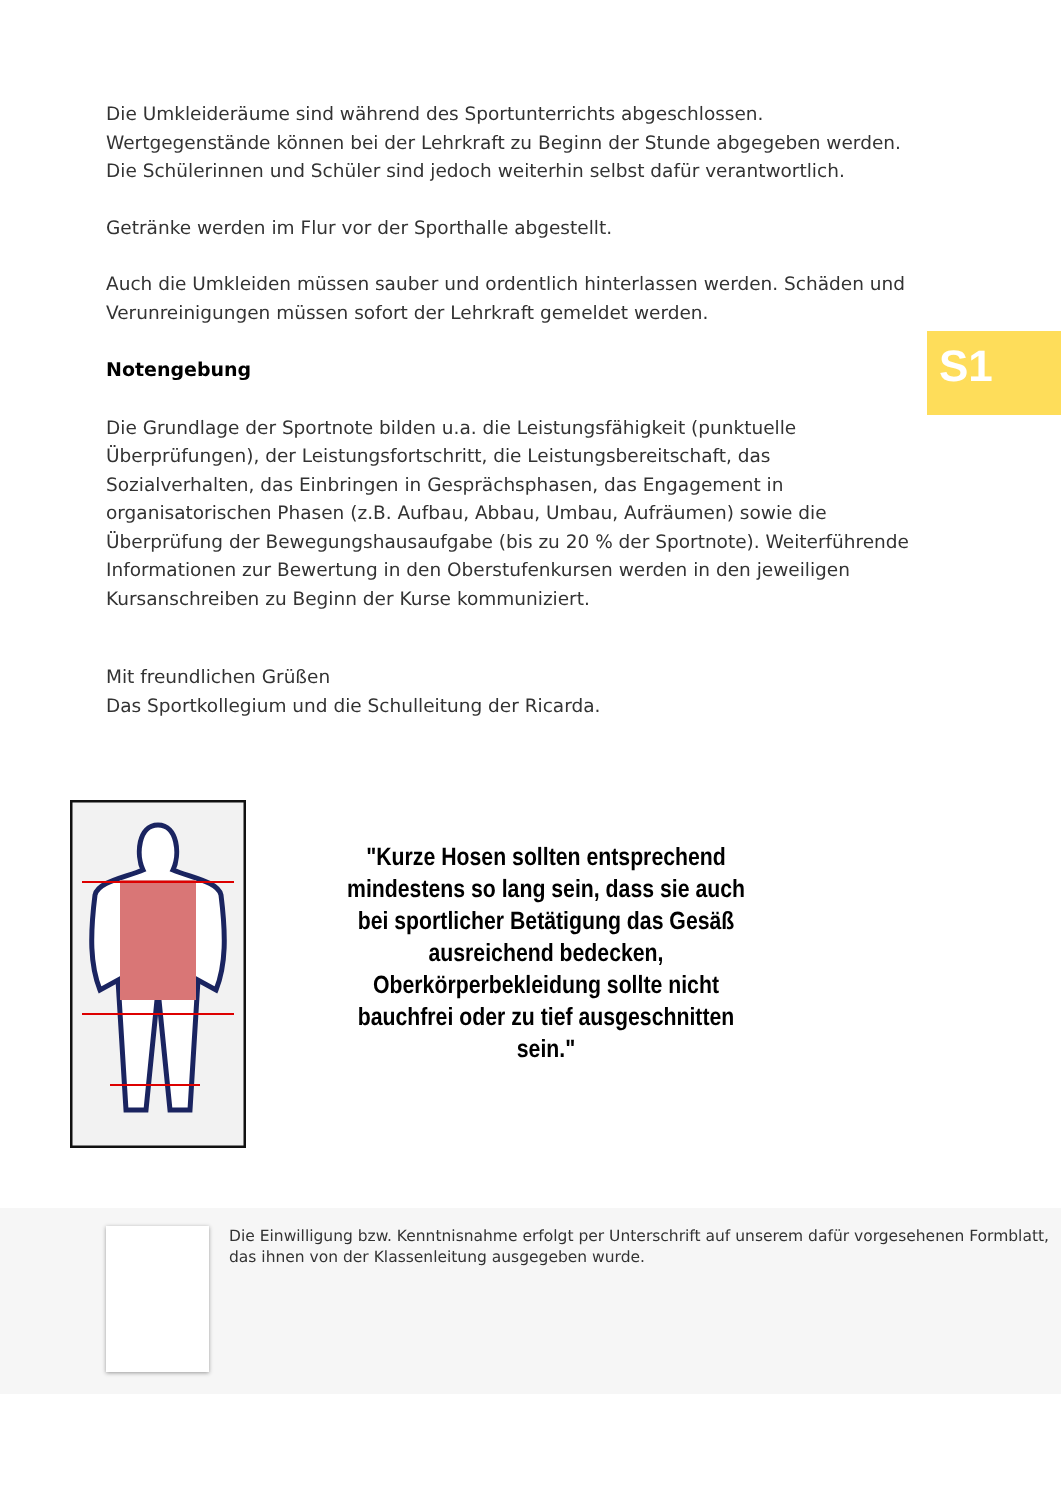S1
Die Umkleideräume sind während des Sportunterrichts abgeschlossen. Wertgegenstände können bei der Lehrkraft zu Beginn der Stunde abgegeben werden. Die Schülerinnen und Schüler sind jedoch weiterhin selbst dafür verantwortlich.
Getränke werden im Flur vor der Sporthalle abgestellt.
Auch die Umkleiden müssen sauber und ordentlich hinterlassen werden. Schäden und Verunreinigungen müssen sofort der Lehrkraft gemeldet werden.
Notengebung
Die Grundlage der Sportnote bilden u.a. die Leistungsfähigkeit (punktuelle Überprüfungen), der Leistungsfortschritt, die Leistungsbereitschaft, das Sozialverhalten, das Einbringen in Gesprächsphasen, das Engagement in organisatorischen Phasen (z.B. Aufbau, Abbau, Umbau, Aufräumen) sowie die Überprüfung der Bewegungshausaufgabe (bis zu 20 % der Sportnote). Weiterführende Informationen zur Bewertung in den Oberstufenkursen werden in den jeweiligen Kursanschreiben zu Beginn der Kurse kommuniziert.
Mit freundlichen Grüßen
Das Sportkollegium und die Schulleitung der Ricarda.
"Kurze Hosen sollten entsprechend mindestens so lang sein, dass sie auch bei sportlicher Betätigung das Gesäß ausreichend bedecken, Oberkörperbekleidung sollte nicht bauchfrei oder zu tief ausgeschnitten sein."
Die Einwilligung bzw. Kenntnisnahme erfolgt per Unterschrift auf unserem dafür vorgesehenen Formblatt, das ihnen von der Klassenleitung ausgegeben wurde.